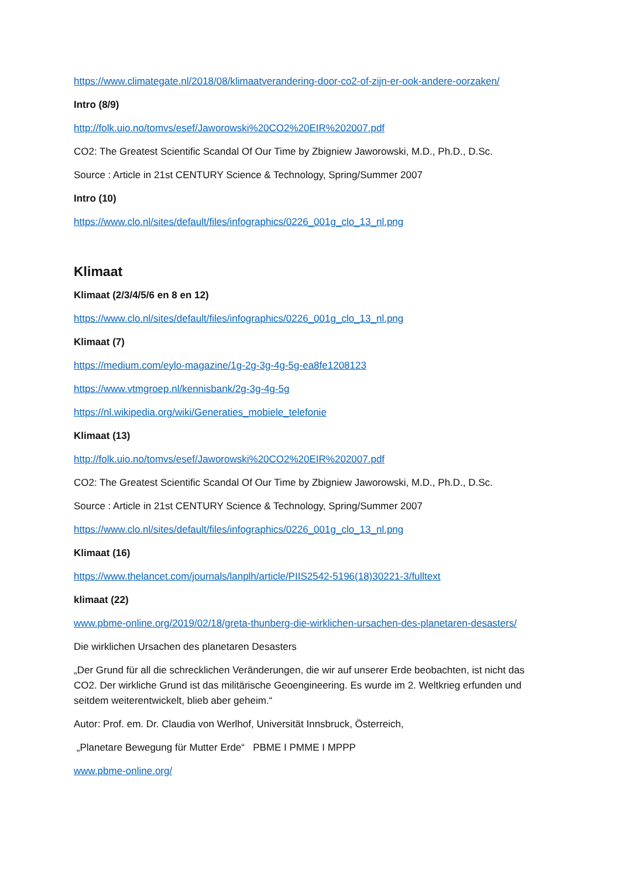https://www.climategate.nl/2018/08/klimaatverandering-door-co2-of-zijn-er-ook-andere-oorzaken/
Intro (8/9)
http://folk.uio.no/tomvs/esef/Jaworowski%20CO2%20EIR%202007.pdf
CO2: The Greatest Scientific Scandal Of Our Time by Zbigniew Jaworowski, M.D., Ph.D., D.Sc.
Source : Article in 21st CENTURY Science & Technology, Spring/Summer 2007
Intro (10)
https://www.clo.nl/sites/default/files/infographics/0226_001g_clo_13_nl.png
Klimaat
Klimaat (2/3/4/5/6 en 8 en 12)
https://www.clo.nl/sites/default/files/infographics/0226_001g_clo_13_nl.png
Klimaat (7)
https://medium.com/eylo-magazine/1g-2g-3g-4g-5g-ea8fe1208123
https://www.vtmgroep.nl/kennisbank/2g-3g-4g-5g
https://nl.wikipedia.org/wiki/Generaties_mobiele_telefonie
Klimaat (13)
http://folk.uio.no/tomvs/esef/Jaworowski%20CO2%20EIR%202007.pdf
CO2: The Greatest Scientific Scandal Of Our Time by Zbigniew Jaworowski, M.D., Ph.D., D.Sc.
Source : Article in 21st CENTURY Science & Technology, Spring/Summer 2007
https://www.clo.nl/sites/default/files/infographics/0226_001g_clo_13_nl.png
Klimaat (16)
https://www.thelancet.com/journals/lanplh/article/PIIS2542-5196(18)30221-3/fulltext
klimaat (22)
www.pbme-online.org/2019/02/18/greta-thunberg-die-wirklichen-ursachen-des-planetaren-desasters/
Die wirklichen Ursachen des planetaren Desasters
„Der Grund für all die schrecklichen Veränderungen, die wir auf unserer Erde beobachten, ist nicht das CO2. Der wirkliche Grund ist das militärische Geoengineering. Es wurde im 2. Weltkrieg erfunden und seitdem weiterentwickelt, blieb aber geheim.“
Autor: Prof. em. Dr. Claudia von Werlhof, Universität Innsbruck, Österreich,
„Planetare Bewegung für Mutter Erde“ PBME I PMME I MPPP
www.pbme-online.org/